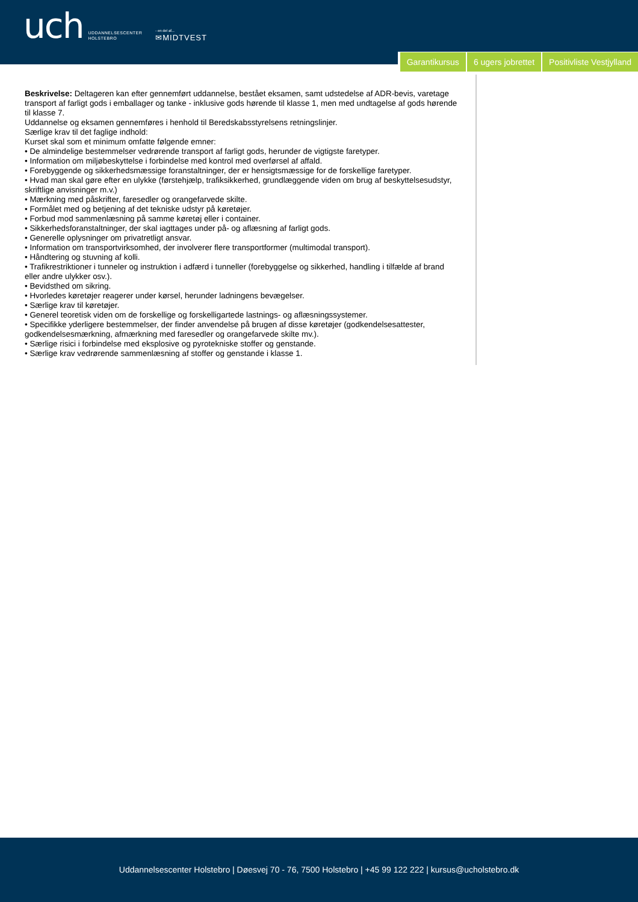uch UDDANNELSESCENTER
HOLSTEBRO - en del af...
✉MIDTVEST
Garantikursus 6 ugers jobrettet Positivliste Vestjylland
Beskrivelse: Deltageren kan efter gennemført uddannelse, bestået eksamen, samt udstedelse af ADR-bevis, varetage transport af farligt gods i emballager og tanke - inklusive gods hørende til klasse 1, men med undtagelse af gods hørende til klasse 7.
Uddannelse og eksamen gennemføres i henhold til Beredskabsstyrelsens retningslinjer.
Særlige krav til det faglige indhold:
Kurset skal som et minimum omfatte følgende emner:
• De almindelige bestemmelser vedrørende transport af farligt gods, herunder de vigtigste faretyper.
• Information om miljøbeskyttelse i forbindelse med kontrol med overførsel af affald.
• Forebyggende og sikkerhedsmæssige foranstaltninger, der er hensigtsmæssige for de forskellige faretyper.
• Hvad man skal gøre efter en ulykke (førstehjælp, trafiksikkerhed, grundlæggende viden om brug af beskyttelsesudstyr, skriftlige anvisninger m.v.)
• Mærkning med påskrifter, faresedler og orangefarvede skilte.
• Formålet med og betjening af det tekniske udstyr på køretøjer.
• Forbud mod sammenlæsning på samme køretøj eller i container.
• Sikkerhedsforanstaltninger, der skal iagttages under på- og aflæsning af farligt gods.
• Generelle oplysninger om privatretligt ansvar.
• Information om transportvirksomhed, der involverer flere transportformer (multimodal transport).
• Håndtering og stuvning af kolli.
• Trafikrestriktioner i tunneler og instruktion i adfærd i tunneller (forebyggelse og sikkerhed, handling i tilfælde af brand eller andre ulykker osv.).
• Bevidsthed om sikring.
• Hvorledes køretøjer reagerer under kørsel, herunder ladningens bevægelser.
• Særlige krav til køretøjer.
• Generel teoretisk viden om de forskellige og forskelligartede lastnings- og aflæsningssystemer.
• Specifikke yderligere bestemmelser, der finder anvendelse på brugen af disse køretøjer (godkendelsesattester, godkendelsesmærkning, afmærkning med faresedler og orangefarvede skilte mv.).
• Særlige risici i forbindelse med eksplosive og pyrotekniske stoffer og genstande.
• Særlige krav vedrørende sammenlæsning af stoffer og genstande i klasse 1.
Uddannelsescenter Holstebro | Døesvej 70 - 76, 7500 Holstebro | +45 99 122 222 | kursus@ucholstebro.dk